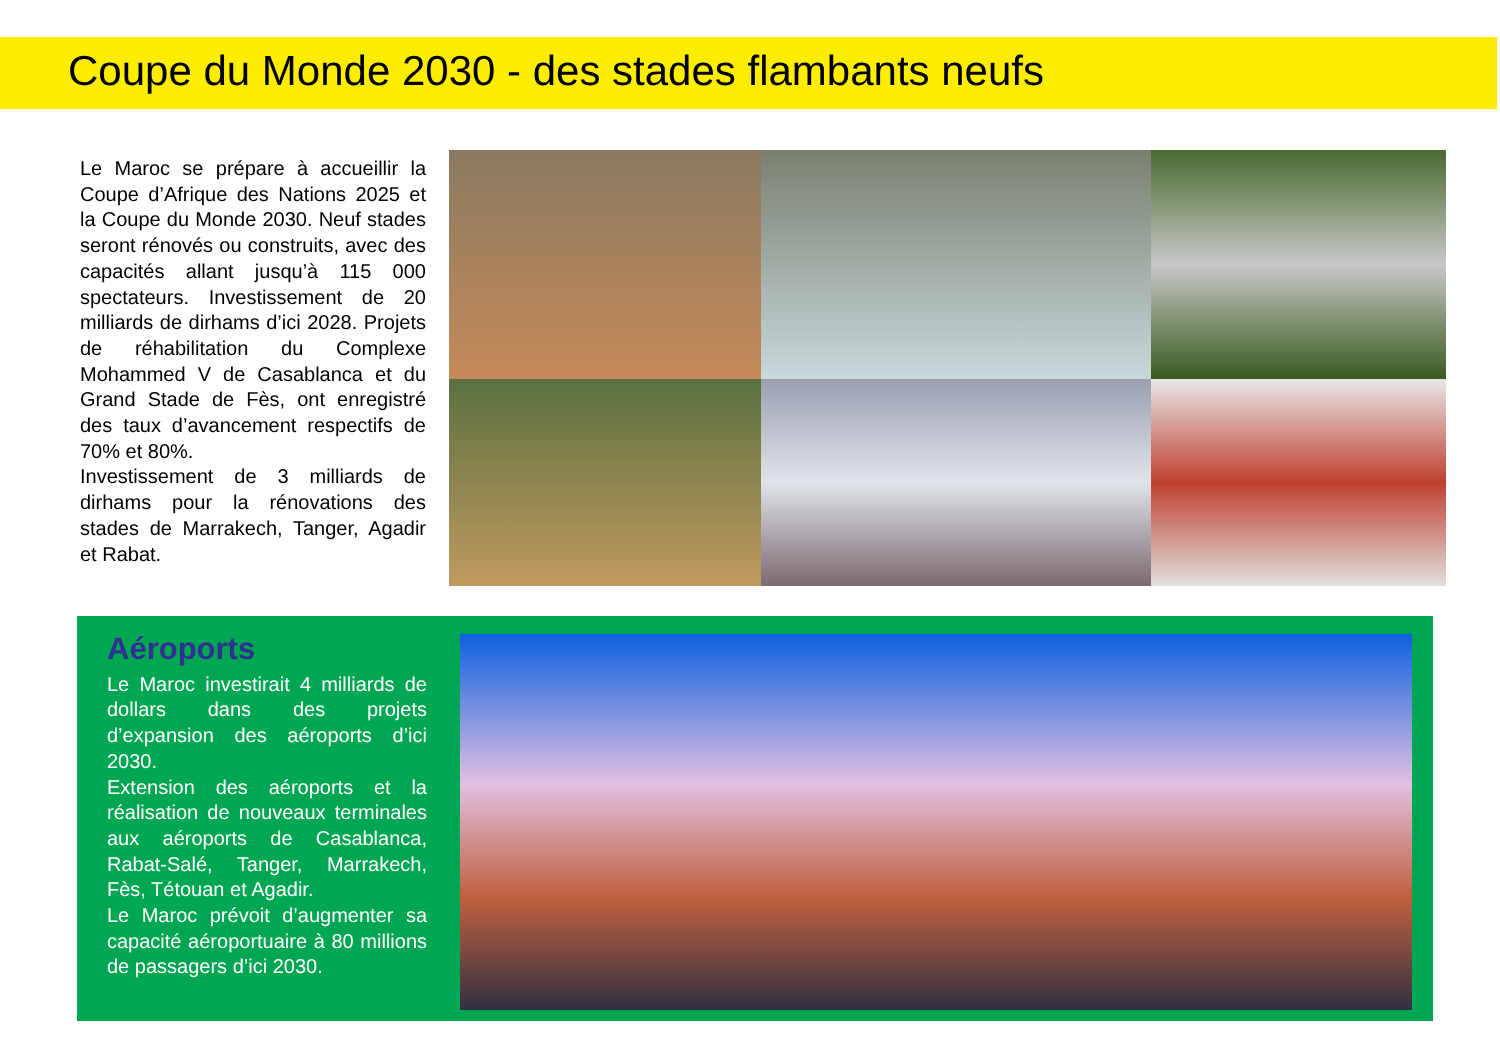Coupe du Monde 2030 - des stades flambants neufs
Le Maroc se prépare à accueillir la Coupe d’Afrique des Nations 2025 et la Coupe du Monde 2030. Neuf stades seront rénovés ou construits, avec des capacités allant jusqu’à 115 000 spectateurs. Investissement de 20 milliards de dirhams d’ici 2028. Projets de réhabilitation du Complexe Mohammed V de Casablanca et du Grand Stade de Fès, ont enregistré des taux d’avancement respectifs de 70% et 80%.
Investissement de 3 milliards de dirhams pour la rénovations des stades de Marrakech, Tanger, Agadir et Rabat.
Aéroports
Le Maroc investirait 4 milliards de dollars dans des projets d’expansion des aéroports d’ici 2030.
Extension des aéroports et la réalisation de nouveaux terminales aux aéroports de Casablanca, Rabat-Salé, Tanger, Marrakech, Fès, Tétouan et Agadir.
Le Maroc prévoit d’augmenter sa capacité aéroportuaire à 80 millions de passagers d’ici 2030.